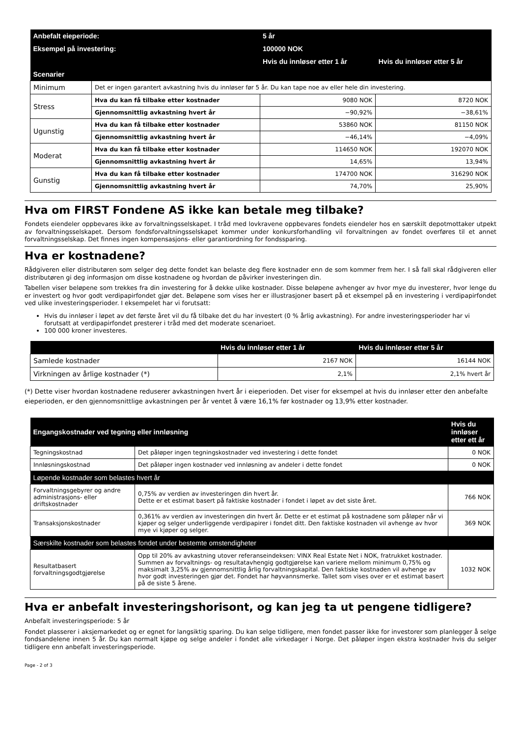| Anbefalt eieperiode: | | 5 år | |
| --- | --- | --- | --- |
| Eksempel på investering: | | 100000 NOK | |
| | | Hvis du innløser etter 1 år | Hvis du innløser etter 5 år |
| Scenarier | | | |
| Minimum | Det er ingen garantert avkastning hvis du innløser før 5 år. Du kan tape noe av eller hele din investering. | | |
| Stress | Hva du kan få tilbake etter kostnader | 9080 NOK | 8720 NOK |
| | Gjennomsnittlig avkastning hvert år | −90,92% | −38,61% |
| Ugunstig | Hva du kan få tilbake etter kostnader | 53860 NOK | 81150 NOK |
| | Gjennomsnittlig avkastning hvert år | −46,14% | −4,09% |
| Moderat | Hva du kan få tilbake etter kostnader | 114650 NOK | 192070 NOK |
| | Gjennomsnittlig avkastning hvert år | 14,65% | 13,94% |
| Gunstig | Hva du kan få tilbake etter kostnader | 174700 NOK | 316290 NOK |
| | Gjennomsnittlig avkastning hvert år | 74,70% | 25,90% |
Hva om FIRST Fondene AS ikke kan betale meg tilbake?
Fondets eiendeler oppbevares ikke av forvaltningsselskapet. I tråd med lovkravene oppbevares fondets eiendeler hos en særskilt depotmottaker utpekt av forvaltningsselskapet. Dersom fondsforvaltningsselskapet kommer under konkursforhandling vil forvaltningen av fondet overføres til et annet forvaltningsselskap. Det finnes ingen kompensasjons- eller garantiordning for fondssparing.
Hva er kostnadene?
Rådgiveren eller distributøren som selger deg dette fondet kan belaste deg flere kostnader enn de som kommer frem her. I så fall skal rådgiveren eller distributøren gi deg informasjon om disse kostnadene og hvordan de påvirker investeringen din.
Tabellen viser beløpene som trekkes fra din investering for å dekke ulike kostnader. Disse beløpene avhenger av hvor mye du investerer, hvor lenge du er investert og hvor godt verdipapirfondet gjør det. Beløpene som vises her er illustrasjoner basert på et eksempel på en investering i verdipapirfondet ved ulike investeringsperioder. I eksempelet har vi forutsatt:
Hvis du innløser i løpet av det første året vil du få tilbake det du har investert (0 % årlig avkastning). For andre investeringsperioder har vi forutsatt at verdipapirfondet presterer i tråd med det moderate scenarioet.
100 000 kroner investeres.
| | Hvis du innløser etter 1 år | Hvis du innløser etter 5 år |
| --- | --- | --- |
| Samlede kostnader | 2167 NOK | 16144 NOK |
| Virkningen av årlige kostnader (*) | 2,1% | 2,1% hvert år |
(*) Dette viser hvordan kostnadene reduserer avkastningen hvert år i eieperioden. Det viser for eksempel at hvis du innløser etter den anbefalte eieperioden, er den gjennomsnittlige avkastningen per år ventet å være 16,1% før kostnader og 13,9% etter kostnader.
| Engangskostnader ved tegning eller innløsning | | Hvis du innløser etter ett år |
| --- | --- | --- |
| Tegningskostnad | Det påløper ingen tegningskostnader ved investering i dette fondet | 0 NOK |
| Innløsningskostnad | Det påløper ingen kostnader ved innløsning av andeler i dette fondet | 0 NOK |
| Løpende kostnader som belastes hvert år | | |
| Forvaltningsgebyrer og andre administrasjons- eller driftskostnader | 0,75% av verdien av investeringen din hvert år. Dette er et estimat basert på faktiske kostnader i fondet i løpet av det siste året. | 766 NOK |
| Transaksjonskostnader | 0,361% av verdien av investeringen din hvert år. Dette er et estimat på kostnadene som påløper når vi kjøper og selger underliggende verdipapirer i fondet ditt. Den faktiske kostnaden vil avhenge av hvor mye vi kjøper og selger. | 369 NOK |
| Særskilte kostnader som belastes fondet under bestemte omstendigheter | | |
| Resultatbasert forvaltningsgodtgjørelse | Opp til 20% av avkastning utover referanseindeksen: VINX Real Estate Net i NOK, fratrukket kostnader. Summen av forvaltnings- og resultatavhengig godtgjørelse kan variere mellom minimum 0,75% og maksimalt 3,25% av gjennomsnittlig årlig forvaltningskapital. Den faktiske kostnaden vil avhenge av hvor godt investeringen gjør det. Fondet har høyvannsmerke. Tallet som vises over er et estimat basert på de siste 5 årene. | 1032 NOK |
Hva er anbefalt investeringshorisont, og kan jeg ta ut pengene tidligere?
Anbefalt investeringsperiode: 5 år
Fondet plasserer i aksjemarkedet og er egnet for langsiktig sparing. Du kan selge tidligere, men fondet passer ikke for investorer som planlegger å selge fondsandelene innen 5 år. Du kan normalt kjøpe og selge andeler i fondet alle virkedager i Norge. Det påløper ingen ekstra kostnader hvis du selger tidligere enn anbefalt investeringsperiode.
Page - 2 of 3